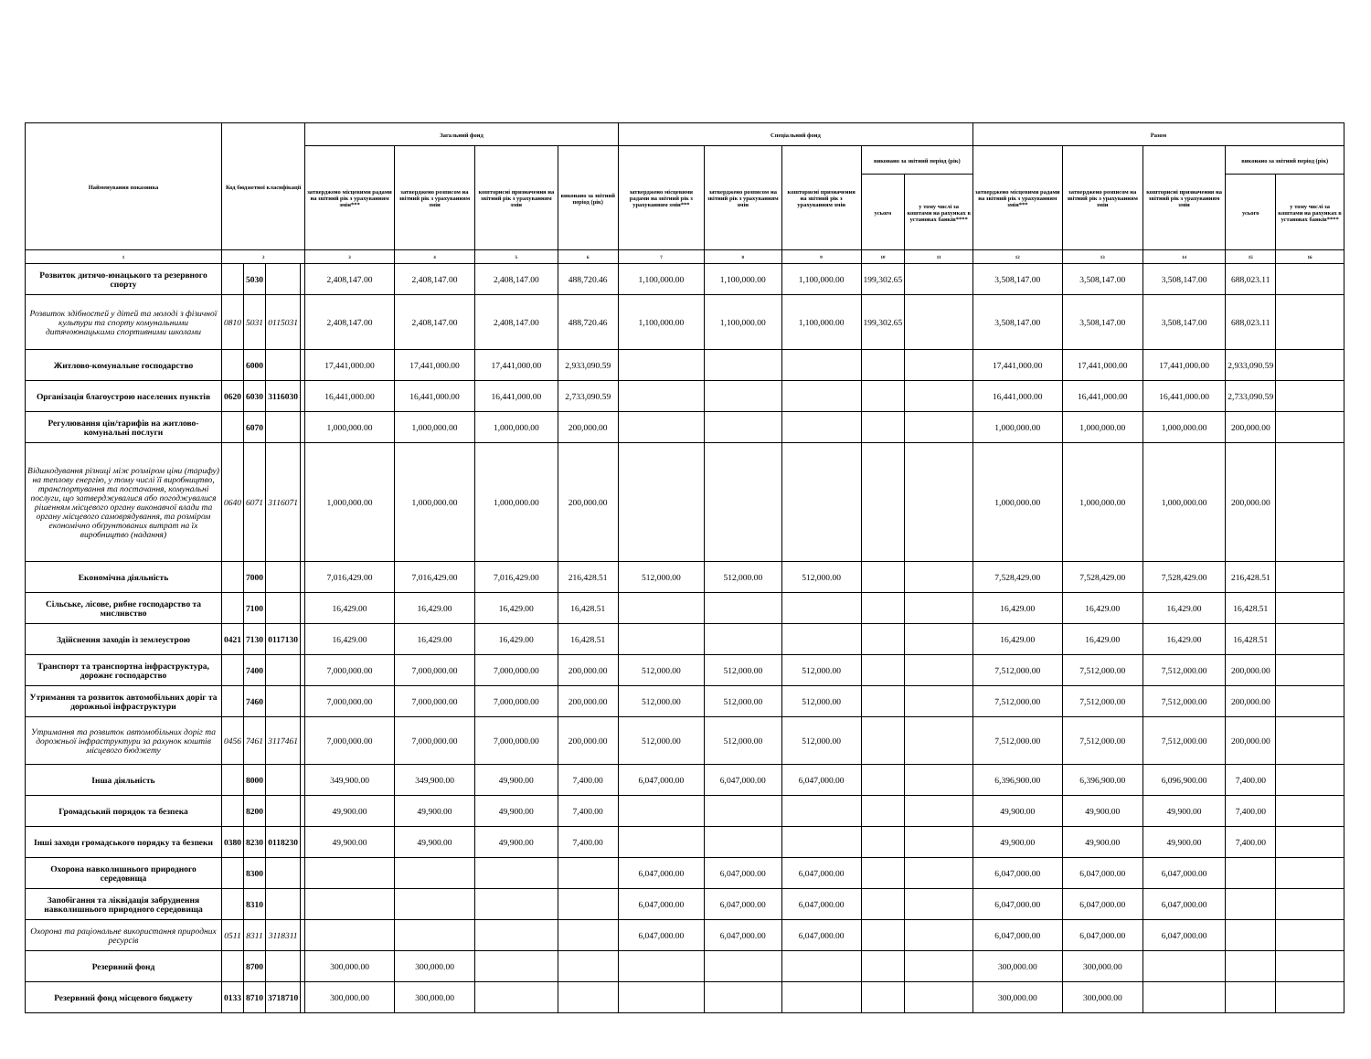| Найменування показника | Код бюджетної класифікації | | | | Загальний фонд | | | | Спеціальний фонд | | | | | Разом | | | | |
| --- | --- | --- | --- | --- | --- | --- | --- | --- | --- | --- | --- | --- | --- | --- | --- | --- | --- | --- |
| | | | | | затверджено місцевими радами на звітний рік з урахуванням змін*** | затверджено розписом на звітний рік з урахуванням змін | кошторисні призначення на звітний рік з урахуванням змін | виконано за звітний період (рік) | затверджено місцевими радами на звітний рік з урахуванням змін*** | затверджено розписом на звітний рік з урахуванням змін | кошторисні призначення на звітний рік з урахуванням змін | виконано за звітний період (рік) | | затверджено місцевими радами на звітний рік з урахуванням змін*** | затверджено розписом на звітний рік з урахуванням змін | кошторисні призначення на звітний рік з урахуванням змін | виконано за звітний період (рік) | |
| | | | | | | | | | | | | усього | у тому числі за коштами на рахунках в установах банків**** | | | | усього | у тому числі за коштами на рахунках в установах банків**** |
| 1 | 2 | | | | 3 | 4 | 5 | 6 | 7 | 8 | 9 | 10 | 11 | 12 | 13 | 14 | 15 | 16 |
| Розвиток дитячо-юнацького та резервного спорту | | 5030 | | | 2,408,147.00 | 2,408,147.00 | 2,408,147.00 | 488,720.46 | 1,100,000.00 | 1,100,000.00 | 1,100,000.00 | 199,302.65 | | 3,508,147.00 | 3,508,147.00 | 3,508,147.00 | 688,023.11 | |
| Розвиток здібностей у дітей та молоді з фізичної культури та спорту комунальними дитячоюнацькими спортивними школами | 0810 | 5031 | 0115031 | | 2,408,147.00 | 2,408,147.00 | 2,408,147.00 | 488,720.46 | 1,100,000.00 | 1,100,000.00 | 1,100,000.00 | 199,302.65 | | 3,508,147.00 | 3,508,147.00 | 3,508,147.00 | 688,023.11 | |
| Житлово-комунальне господарство | | 6000 | | | 17,441,000.00 | 17,441,000.00 | 17,441,000.00 | 2,933,090.59 | | | | | | 17,441,000.00 | 17,441,000.00 | 17,441,000.00 | 2,933,090.59 | |
| Організація благоустрою населених пунктів | 0620 | 6030 | 3116030 | | 16,441,000.00 | 16,441,000.00 | 16,441,000.00 | 2,733,090.59 | | | | | | 16,441,000.00 | 16,441,000.00 | 16,441,000.00 | 2,733,090.59 | |
| Регулювання цін/тарифів на житлово-комунальні послуги | | 6070 | | | 1,000,000.00 | 1,000,000.00 | 1,000,000.00 | 200,000.00 | | | | | | 1,000,000.00 | 1,000,000.00 | 1,000,000.00 | 200,000.00 | |
| Відшкодування різниці між розміром ціни (тарифу) на теплову енергію, у тому числі її виробництво, транспортування та постачання, комунальні послуги, що затверджувалися або погоджувалися рішенням місцевого органу виконавчої влади та органу місцевого самоврядування, та розміром економічно обґрунтованих витрат на їх виробництво (надання) | 0640 | 6071 | 3116071 | | 1,000,000.00 | 1,000,000.00 | 1,000,000.00 | 200,000.00 | | | | | | 1,000,000.00 | 1,000,000.00 | 1,000,000.00 | 200,000.00 | |
| Економічна діяльність | | 7000 | | | 7,016,429.00 | 7,016,429.00 | 7,016,429.00 | 216,428.51 | 512,000.00 | 512,000.00 | 512,000.00 | | | 7,528,429.00 | 7,528,429.00 | 7,528,429.00 | 216,428.51 | |
| Сільське, лісове, рибне господарство та мисливство | | 7100 | | | 16,429.00 | 16,429.00 | 16,429.00 | 16,428.51 | | | | | | 16,429.00 | 16,429.00 | 16,429.00 | 16,428.51 | |
| Здійснення заходів із землеустрою | 0421 | 7130 | 0117130 | | 16,429.00 | 16,429.00 | 16,429.00 | 16,428.51 | | | | | | 16,429.00 | 16,429.00 | 16,429.00 | 16,428.51 | |
| Транспорт та транспортна інфраструктура, дорожнє господарство | | 7400 | | | 7,000,000.00 | 7,000,000.00 | 7,000,000.00 | 200,000.00 | 512,000.00 | 512,000.00 | 512,000.00 | | | 7,512,000.00 | 7,512,000.00 | 7,512,000.00 | 200,000.00 | |
| Утримання та розвиток автомобільних доріг та дорожньої інфраструктури | | 7460 | | | 7,000,000.00 | 7,000,000.00 | 7,000,000.00 | 200,000.00 | 512,000.00 | 512,000.00 | 512,000.00 | | | 7,512,000.00 | 7,512,000.00 | 7,512,000.00 | 200,000.00 | |
| Утримання та розвиток автомобільних доріг та дорожньої інфраструктури за рахунок коштів місцевого бюджету | 0456 | 7461 | 3117461 | | 7,000,000.00 | 7,000,000.00 | 7,000,000.00 | 200,000.00 | 512,000.00 | 512,000.00 | 512,000.00 | | | 7,512,000.00 | 7,512,000.00 | 7,512,000.00 | 200,000.00 | |
| Інша діяльність | | 8000 | | | 349,900.00 | 349,900.00 | 49,900.00 | 7,400.00 | 6,047,000.00 | 6,047,000.00 | 6,047,000.00 | | | 6,396,900.00 | 6,396,900.00 | 6,096,900.00 | 7,400.00 | |
| Громадський порядок та безпека | | 8200 | | | 49,900.00 | 49,900.00 | 49,900.00 | 7,400.00 | | | | | | 49,900.00 | 49,900.00 | 49,900.00 | 7,400.00 | |
| Інші заходи громадського порядку та безпеки | 0380 | 8230 | 0118230 | | 49,900.00 | 49,900.00 | 49,900.00 | 7,400.00 | | | | | | 49,900.00 | 49,900.00 | 49,900.00 | 7,400.00 | |
| Охорона навколишнього природного середовища | | 8300 | | | | | | | 6,047,000.00 | 6,047,000.00 | 6,047,000.00 | | | 6,047,000.00 | 6,047,000.00 | 6,047,000.00 | | |
| Запобігання та ліквідація забруднення навколишнього природного середовища | | 8310 | | | | | | | 6,047,000.00 | 6,047,000.00 | 6,047,000.00 | | | 6,047,000.00 | 6,047,000.00 | 6,047,000.00 | | |
| Охорона та раціональне використання природних ресурсів | 0511 | 8311 | 3118311 | | | | | | 6,047,000.00 | 6,047,000.00 | 6,047,000.00 | | | 6,047,000.00 | 6,047,000.00 | 6,047,000.00 | | |
| Резервний фонд | | 8700 | | | 300,000.00 | 300,000.00 | | | | | | | | 300,000.00 | 300,000.00 | | | |
| Резервний фонд місцевого бюджету | 0133 | 8710 | 3718710 | | 300,000.00 | 300,000.00 | | | | | | | | 300,000.00 | 300,000.00 | | | |